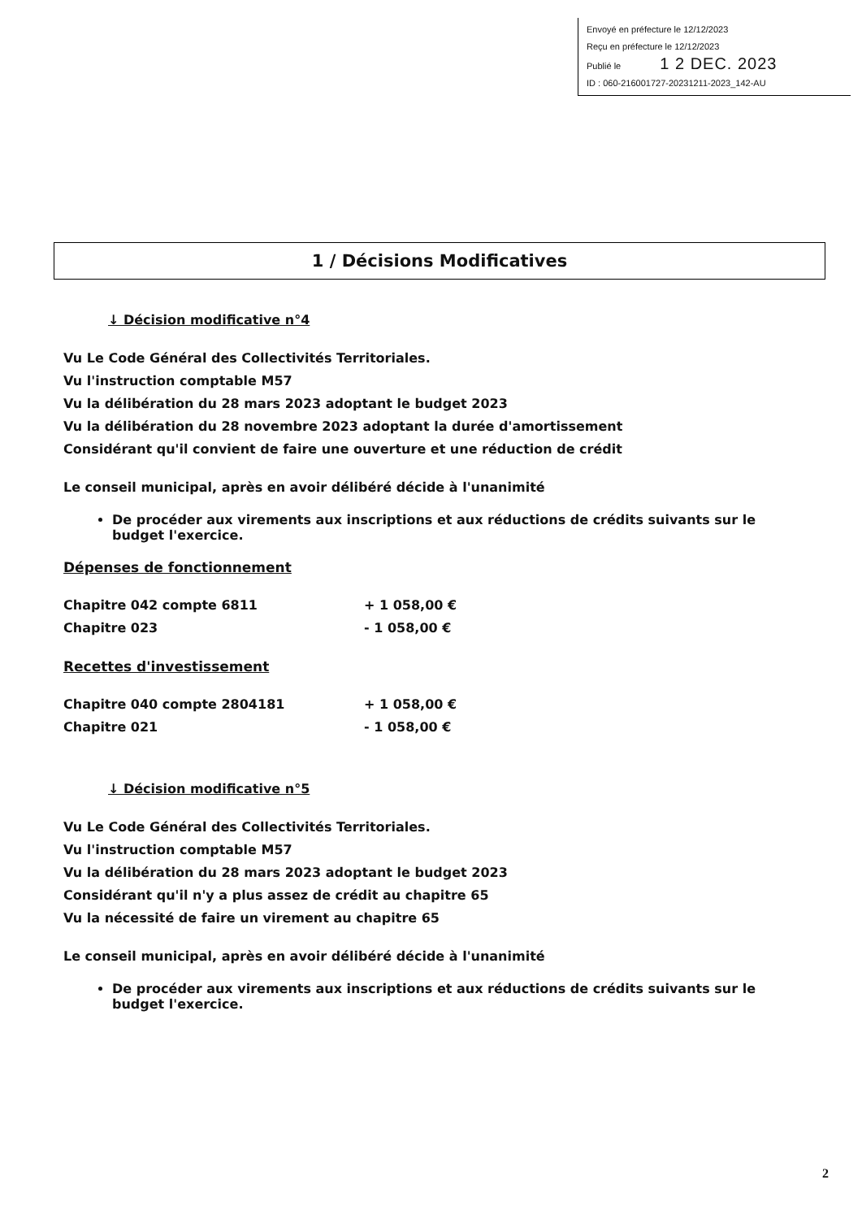Envoyé en préfecture le 12/12/2023
Reçu en préfecture le 12/12/2023
Publié le 1 2 DEC. 2023
ID : 060-216001727-20231211-2023_142-AU
1 / Décisions Modificatives
↓ Décision modificative n°4
Vu Le Code Général des Collectivités Territoriales.
Vu l'instruction comptable M57
Vu la délibération du 28 mars 2023 adoptant le budget 2023
Vu la délibération du 28 novembre 2023 adoptant la durée d'amortissement
Considérant qu'il convient de faire une ouverture et une réduction de crédit
Le conseil municipal, après en avoir délibéré décide à l'unanimité
De procéder aux virements aux inscriptions et aux réductions de crédits suivants sur le budget l'exercice.
Dépenses de fonctionnement
Chapitre 042 compte 6811 + 1 058,00 €
Chapitre 023 - 1 058,00 €
Recettes d'investissement
Chapitre 040 compte 2804181 + 1 058,00 €
Chapitre 021 - 1 058,00 €
↓ Décision modificative n°5
Vu Le Code Général des Collectivités Territoriales.
Vu l'instruction comptable M57
Vu la délibération du 28 mars 2023 adoptant le budget 2023
Considérant qu'il n'y a plus assez de crédit au chapitre 65
Vu la nécessité de faire un virement au chapitre 65
Le conseil municipal, après en avoir délibéré décide à l'unanimité
De procéder aux virements aux inscriptions et aux réductions de crédits suivants sur le budget l'exercice.
2